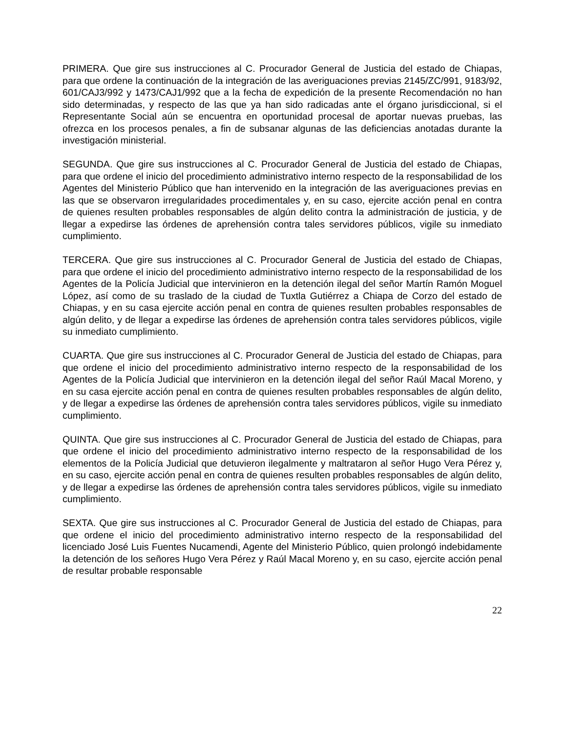PRIMERA. Que gire sus instrucciones al C. Procurador General de Justicia del estado de Chiapas, para que ordene la continuación de la integración de las averiguaciones previas 2145/ZC/991, 9183/92, 601/CAJ3/992 y 1473/CAJ1/992 que a la fecha de expedición de la presente Recomendación no han sido determinadas, y respecto de las que ya han sido radicadas ante el órgano jurisdiccional, si el Representante Social aún se encuentra en oportunidad procesal de aportar nuevas pruebas, las ofrezca en los procesos penales, a fin de subsanar algunas de las deficiencias anotadas durante la investigación ministerial.
SEGUNDA. Que gire sus instrucciones al C. Procurador General de Justicia del estado de Chiapas, para que ordene el inicio del procedimiento administrativo interno respecto de la responsabilidad de los Agentes del Ministerio Público que han intervenido en la integración de las averiguaciones previas en las que se observaron irregularidades procedimentales y, en su caso, ejercite acción penal en contra de quienes resulten probables responsables de algún delito contra la administración de justicia, y de llegar a expedirse las órdenes de aprehensión contra tales servidores públicos, vigile su inmediato cumplimiento.
TERCERA. Que gire sus instrucciones al C. Procurador General de Justicia del estado de Chiapas, para que ordene el inicio del procedimiento administrativo interno respecto de la responsabilidad de los Agentes de la Policía Judicial que intervinieron en la detención ilegal del señor Martín Ramón Moguel López, así como de su traslado de la ciudad de Tuxtla Gutiérrez a Chiapa de Corzo del estado de Chiapas, y en su casa ejercite acción penal en contra de quienes resulten probables responsables de algún delito, y de llegar a expedirse las órdenes de aprehensión contra tales servidores públicos, vigile su inmediato cumplimiento.
CUARTA. Que gire sus instrucciones al C. Procurador General de Justicia del estado de Chiapas, para que ordene el inicio del procedimiento administrativo interno respecto de la responsabilidad de los Agentes de la Policía Judicial que intervinieron en la detención ilegal del señor Raúl Macal Moreno, y en su casa ejercite acción penal en contra de quienes resulten probables responsables de algún delito, y de llegar a expedirse las órdenes de aprehensión contra tales servidores públicos, vigile su inmediato cumplimiento.
QUINTA. Que gire sus instrucciones al C. Procurador General de Justicia del estado de Chiapas, para que ordene el inicio del procedimiento administrativo interno respecto de la responsabilidad de los elementos de la Policía Judicial que detuvieron ilegalmente y maltrataron al señor Hugo Vera Pérez y, en su caso, ejercite acción penal en contra de quienes resulten probables responsables de algún delito, y de llegar a expedirse las órdenes de aprehensión contra tales servidores públicos, vigile su inmediato cumplimiento.
SEXTA. Que gire sus instrucciones al C. Procurador General de Justicia del estado de Chiapas, para que ordene el inicio del procedimiento administrativo interno respecto de la responsabilidad del licenciado José Luis Fuentes Nucamendi, Agente del Ministerio Público, quien prolongó indebidamente la detención de los señores Hugo Vera Pérez y Raúl Macal Moreno y, en su caso, ejercite acción penal de resultar probable responsable
22